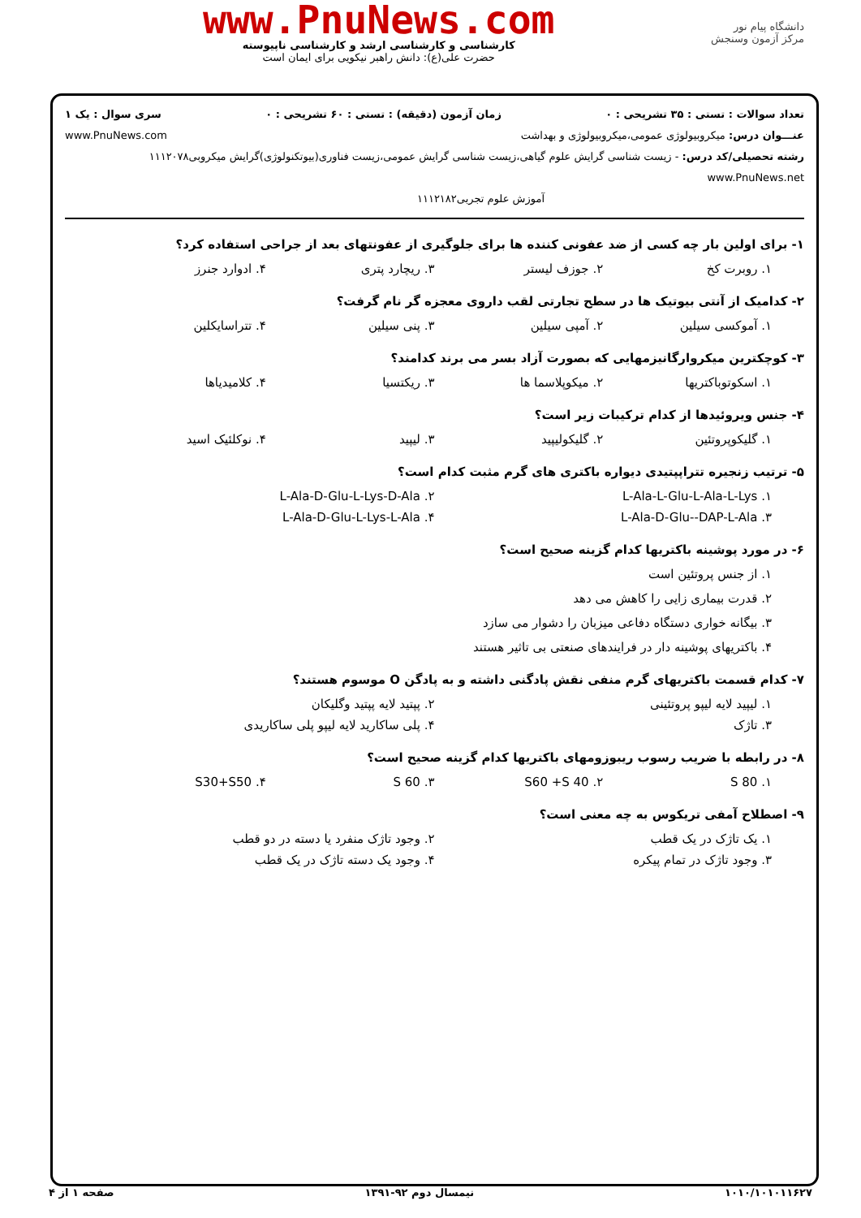www.PnuNews.com
کارشناسی و کارشناسی ارشد و کارشناسی ناپیوسته
حضرت علی(ع): دانش راهبر نیکویی برای ایمان است
دانشگاه پیام نور
مرکز آزمون وسنجش
تعداد سوالات : تستی : ۳۵ تشریحی : ۰ زمان آزمون (دقیقه) : تستی : ۶۰ تشریحی : ۰ سری سوال : یک ۱
عنـــوان درس: میکروبیولوژی عمومی،میکروبیولوژی و بهداشت www.PnuNews.com
رشته تحصیلی/کد درس: - زیست شناسی گرایش علوم گیاهی،زیست شناسی گرایش عمومی،زیست فناوری(بیوتکنولوژی)گرایش میکروبی۱۱۱۲۰۷۸ www.PnuNews.net
آموزش علوم تجربی۱۱۱۲۱۸۲
۱- برای اولین بار چه کسی از ضد عفونی کننده ها برای جلوگیری از عفونتهای بعد از جراحی استفاده کرد؟
۱. روبرت کخ ۲. جوزف لیستر ۳. ریچارد پتری ۴. ادوارد جنرز
۲- کدامیک از آنتی بیوتیک ها در سطح تجارتی لقب داروی معجزه گر نام گرفت؟
۱. آموکسی سیلین ۲. آمپی سیلین ۳. پنی سیلین ۴. تتراسایکلین
۳- کوچکترین میکروارگانیزمهایی که بصورت آزاد بسر می برند کدامند؟
۱. اسکوتوباکتریها ۲. میکوپلاسما ها ۳. ریکتسیا ۴. کلامیدیاها
۴- جنس ویروئیدها از کدام ترکیبات زیر است؟
۱. گلیکوپروتئین ۲. گلیکولیپید ۳. لیپید ۴. نوکلئیک اسید
۵- ترتیب زنجیره تتراپپتیدی دیواره باکتری های گرم مثبت کدام است؟
۱. L-Ala-L-Glu-L-Ala-L-Lys ۲. L-Ala-D-Glu-L-Lys-D-Ala
۳. L-Ala-D-Glu--DAP-L-Ala ۴. L-Ala-D-Glu-L-Lys-L-Ala
۶- در مورد پوشینه باکتریها کدام گزینه صحیح است؟
۱. از جنس پروتئین است
۲. قدرت بیماری زایی را کاهش می دهد
۳. بیگانه خواری دستگاه دفاعی میزبان را دشوار می سازد
۴. باکتریهای پوشینه دار در فرایندهای صنعتی بی تاثیر هستند
۷- کدام قسمت باکتریهای گرم منفی نقش پادگنی داشته و به پادگن O موسوم هستند؟
۱. لیپید لایه لیپو پروتئینی ۲. پپتید لایه پپتید وگلیکان
۳. تاژک ۴. پلی ساکارید لایه لیپو پلی ساکاریدی
۸- در رابطه با ضریب رسوب ریبوزومهای باکتریها کدام گزینه صحیح است؟
۱. S 80 ۲. S60 +S 40 ۳. S 60 ۴. S30+S50
۹- اصطلاح آمفی تریکوس به چه معنی است؟
۱. یک تاژک در یک قطب ۲. وجود تاژک منفرد یا دسته در دو قطب
۳. وجود تاژک در تمام پیکره ۴. وجود یک دسته تاژک در یک قطب
۱۰۱۰/۱۰۱۰۱۱۶۲۷ نیمسال دوم ۹۲-۱۳۹۱ صفحه ۱ از ۴